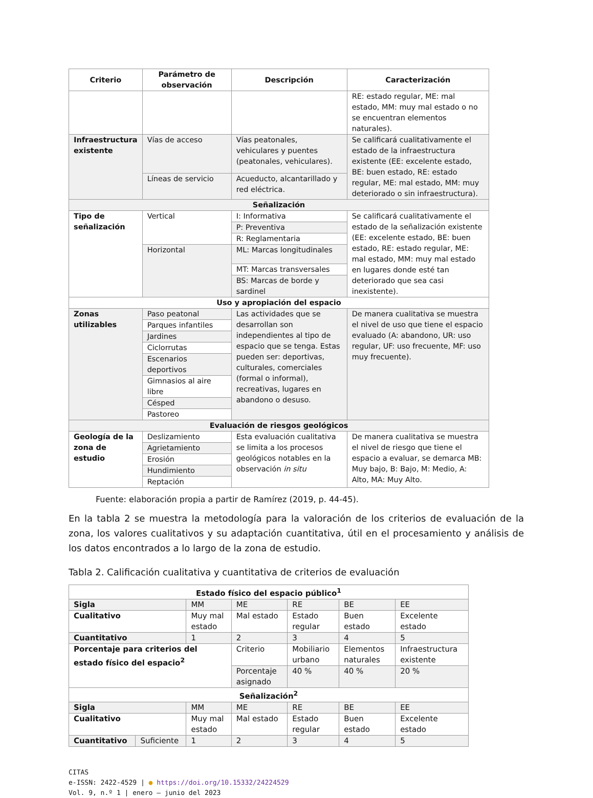| Criterio | Parámetro de observación | Descripción | Caracterización |
| --- | --- | --- | --- |
| | | | RE: estado regular, ME: mal estado, MM: muy mal estado o no se encuentran elementos naturales). |
| Infraestructura existente | Vías de acceso | Vías peatonales, vehiculares y puentes (peatonales, vehiculares). | Se calificará cualitativamente el estado de la infraestructura existente (EE: excelente estado, BE: buen estado, RE: estado regular, ME: mal estado, MM: muy deteriorado o sin infraestructura). |
| | Líneas de servicio | Acueducto, alcantarillado y red eléctrica. | |
| Señalización | | | |
| Tipo de señalización | Vertical | I: Informativa | Se calificará cualitativamente el estado de la señalización existente (EE: excelente estado, BE: buen estado, RE: estado regular, ME: mal estado, MM: muy mal estado en lugares donde esté tan deteriorado que sea casi inexistente). |
| | | P: Preventiva | |
| | | R: Reglamentaria | |
| | Horizontal | ML: Marcas longitudinales | |
| | | MT: Marcas transversales | |
| | | BS: Marcas de borde y sardinel | |
| Uso y apropiación del espacio | | | |
| Zonas utilizables | Paso peatonal | Las actividades que se desarrollan son independientes al tipo de espacio que se tenga. Estas pueden ser: deportivas, culturales, comerciales (formal o informal), recreativas, lugares en abandono o desuso. | De manera cualitativa se muestra el nivel de uso que tiene el espacio evaluado (A: abandono, UR: uso regular, UF: uso frecuente, MF: uso muy frecuente). |
| | Parques infantiles | | |
| | Jardines | | |
| | Ciclorrutas | | |
| | Escenarios deportivos | | |
| | Gimnasios al aire libre | | |
| | Césped | | |
| | Pastoreo | | |
| Evaluación de riesgos geológicos | | | |
| Geología de la zona de estudio | Deslizamiento | Esta evaluación cualitativa se limita a los procesos geológicos notables en la observación in situ | De manera cualitativa se muestra el nivel de riesgo que tiene el espacio a evaluar, se demarca MB: Muy bajo, B: Bajo, M: Medio, A: Alto, MA: Muy Alto. |
| | Agrietamiento | | |
| | Erosión | | |
| | Hundimiento | | |
| | Reptación | | |
Fuente: elaboración propia a partir de Ramírez (2019, p. 44-45).
En la tabla 2 se muestra la metodología para la valoración de los criterios de evaluación de la zona, los valores cualitativos y su adaptación cuantitativa, útil en el procesamiento y análisis de los datos encontrados a lo largo de la zona de estudio.
Tabla 2. Calificación cualitativa y cuantitativa de criterios de evaluación
| Estado físico del espacio público<sup>1</sup> | | | | | | |
| Sigla | | MM | ME | RE | BE | EE |
| Cualitativo | | Muy mal estado | Mal estado | Estado regular | Buen estado | Excelente estado |
| Cuantitativo | | 1 | 2 | 3 | 4 | 5 |
| Porcentaje para criterios del estado físico del espacio<sup>2</sup> | | | Criterio | Mobiliario urbano | Elementos naturales | Infraestructura existente |
| | | | Porcentaje asignado | 40 % | 40 % | 20 % |
| Señalización<sup>2</sup> | | | | | | |
| Sigla | | MM | ME | RE | BE | EE |
| Cualitativo | | Muy mal estado | Mal estado | Estado regular | Buen estado | Excelente estado |
| Cuantitativo | Suficiente | 1 | 2 | 3 | 4 | 5 |
CITAS
e-ISSN: 2422-4529 | ● https://doi.org/10.15332/24224529
Vol. 9, n.º 1 | enero – junio del 2023